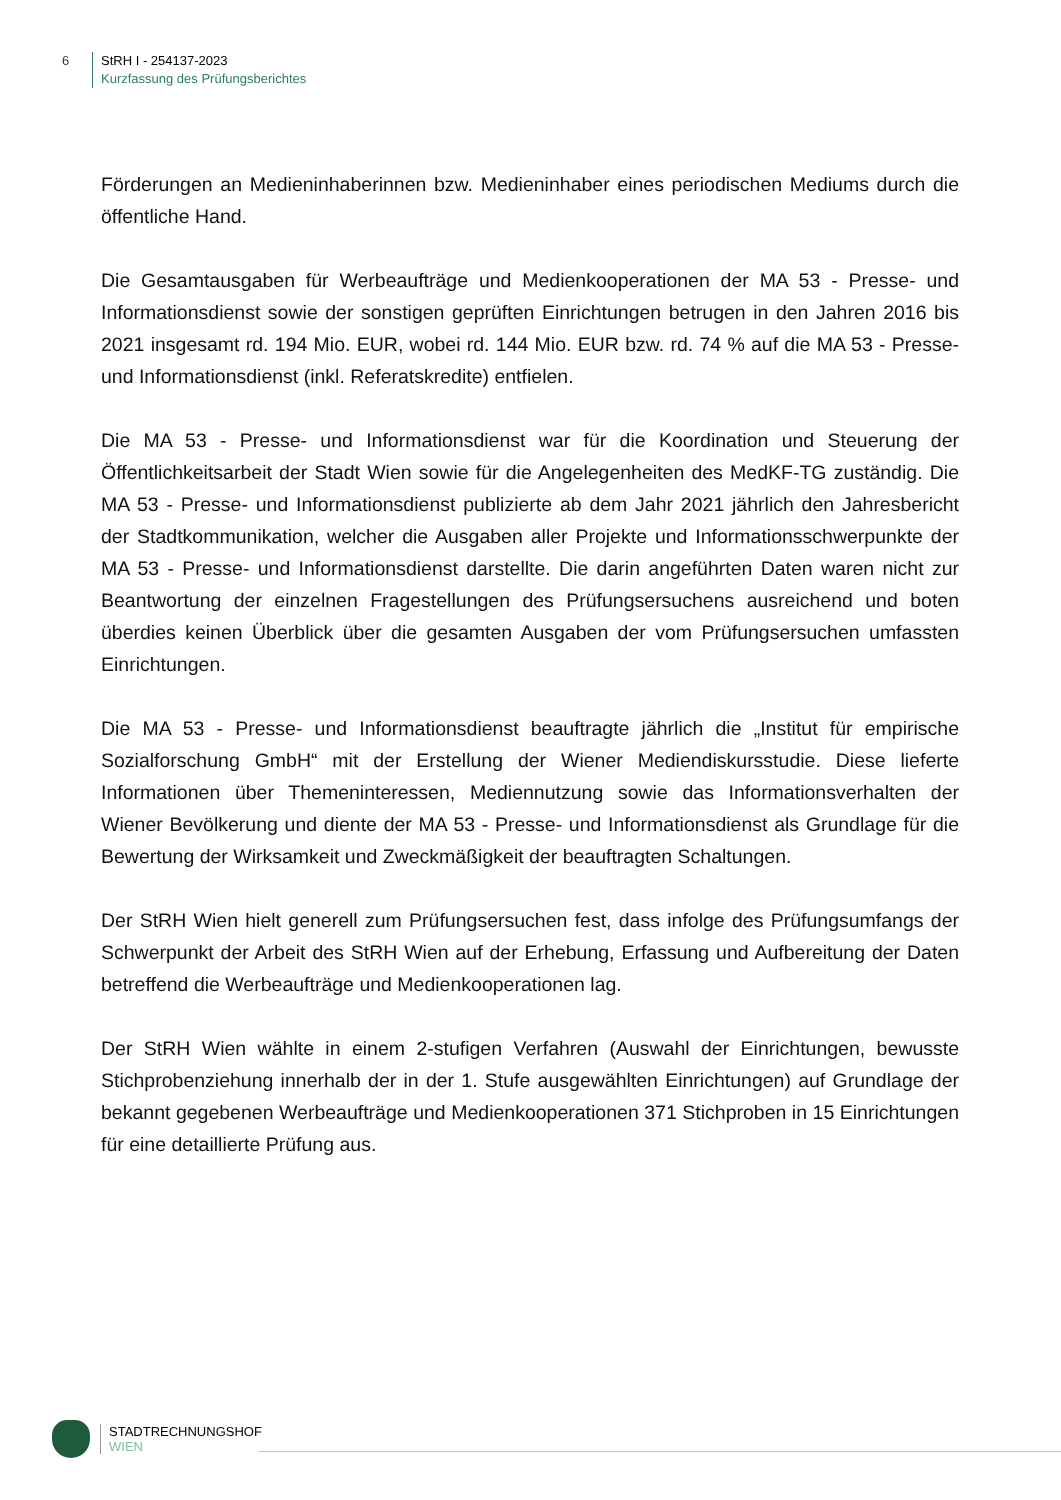6 StRH I - 254137-2023
Kurzfassung des Prüfungsberichtes
Förderungen an Medieninhaberinnen bzw. Medieninhaber eines periodischen Mediums durch die öffentliche Hand.
Die Gesamtausgaben für Werbeaufträge und Medienkooperationen der MA 53 - Presse- und Informationsdienst sowie der sonstigen geprüften Einrichtungen betrugen in den Jahren 2016 bis 2021 insgesamt rd. 194 Mio. EUR, wobei rd. 144 Mio. EUR bzw. rd. 74 % auf die MA 53 - Presse- und Informationsdienst (inkl. Referatskredite) entfielen.
Die MA 53 - Presse- und Informationsdienst war für die Koordination und Steuerung der Öffentlichkeitsarbeit der Stadt Wien sowie für die Angelegenheiten des MedKF-TG zuständig. Die MA 53 - Presse- und Informationsdienst publizierte ab dem Jahr 2021 jährlich den Jahresbericht der Stadtkommunikation, welcher die Ausgaben aller Projekte und Informationsschwerpunkte der MA 53 - Presse- und Informationsdienst darstellte. Die darin angeführten Daten waren nicht zur Beantwortung der einzelnen Fragestellungen des Prüfungsersuchens ausreichend und boten überdies keinen Überblick über die gesamten Ausgaben der vom Prüfungsersuchen umfassten Einrichtungen.
Die MA 53 - Presse- und Informationsdienst beauftragte jährlich die „Institut für empirische Sozialforschung GmbH“ mit der Erstellung der Wiener Mediendiskursstudie. Diese lieferte Informationen über Themeninteressen, Mediennutzung sowie das Informationsverhalten der Wiener Bevölkerung und diente der MA 53 - Presse- und Informationsdienst als Grundlage für die Bewertung der Wirksamkeit und Zweckmäßigkeit der beauftragten Schaltungen.
Der StRH Wien hielt generell zum Prüfungsersuchen fest, dass infolge des Prüfungsumfangs der Schwerpunkt der Arbeit des StRH Wien auf der Erhebung, Erfassung und Aufbereitung der Daten betreffend die Werbeaufträge und Medienkooperationen lag.
Der StRH Wien wählte in einem 2-stufigen Verfahren (Auswahl der Einrichtungen, bewusste Stichprobenziehung innerhalb der in der 1. Stufe ausgewählten Einrichtungen) auf Grundlage der bekannt gegebenen Werbeaufträge und Medienkooperationen 371 Stichproben in 15 Einrichtungen für eine detaillierte Prüfung aus.
STADTRECHNUNGSHOF
WIEN